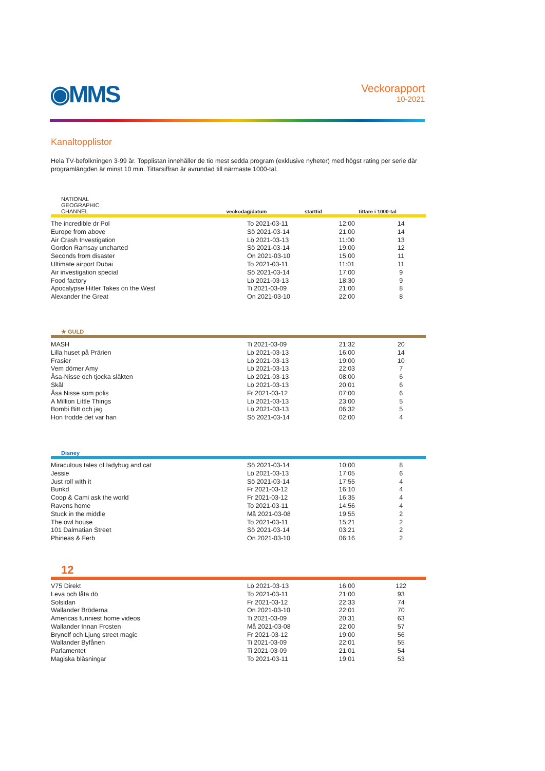◉MMS
Veckorapport
10-2021
Kanaltopplistor
Hela TV-befolkningen 3-99 år. Topplistan innehåller de tio mest sedda program (exklusive nyheter) med högst rating per serie där programlängden är minst 10 min. Tittarsiffran är avrundad till närmaste 1000-tal.
NATIONAL
GEOGRAPHIC
CHANNEL
veckodag/datum
starttid
tittare i 1000-tal
| The incredible dr Pol | To 2021-03-11 | 12:00 | 14 |
| Europe from above | Sö 2021-03-14 | 21:00 | 14 |
| Air Crash Investigation | Lö 2021-03-13 | 11:00 | 13 |
| Gordon Ramsay uncharted | Sö 2021-03-14 | 19:00 | 12 |
| Seconds from disaster | On 2021-03-10 | 15:00 | 11 |
| Ultimate airport Dubai | To 2021-03-11 | 11:01 | 11 |
| Air investigation special | Sö 2021-03-14 | 17:00 | 9 |
| Food factory | Lö 2021-03-13 | 18:30 | 9 |
| Apocalypse Hitler Takes on the West | Ti 2021-03-09 | 21:00 | 8 |
| Alexander the Great | On 2021-03-10 | 22:00 | 8 |
★ GULD
| MASH | Ti 2021-03-09 | 21:32 | 20 |
| Lilla huset på Prärien | Lö 2021-03-13 | 16:00 | 14 |
| Frasier | Lö 2021-03-13 | 19:00 | 10 |
| Vem dömer Amy | Lö 2021-03-13 | 22:03 | 7 |
| Åsa-Nisse och tjocka släkten | Lö 2021-03-13 | 08:00 | 6 |
| Skål | Lö 2021-03-13 | 20:01 | 6 |
| Åsa Nisse som polis | Fr 2021-03-12 | 07:00 | 6 |
| A Million Little Things | Lö 2021-03-13 | 23:00 | 5 |
| Bombi Bitt och jag | Lö 2021-03-13 | 06:32 | 5 |
| Hon trodde det var han | Sö 2021-03-14 | 02:00 | 4 |
Disney
| Miraculous tales of ladybug and cat | Sö 2021-03-14 | 10:00 | 8 |
| Jessie | Lö 2021-03-13 | 17:05 | 6 |
| Just roll with it | Sö 2021-03-14 | 17:55 | 4 |
| Bunkd | Fr 2021-03-12 | 16:10 | 4 |
| Coop & Cami ask the world | Fr 2021-03-12 | 16:35 | 4 |
| Ravens home | To 2021-03-11 | 14:56 | 4 |
| Stuck in the middle | Må 2021-03-08 | 19:55 | 2 |
| The owl house | To 2021-03-11 | 15:21 | 2 |
| 101 Dalmatian Street | Sö 2021-03-14 | 03:21 | 2 |
| Phineas & Ferb | On 2021-03-10 | 06:16 | 2 |
12
| V75 Direkt | Lö 2021-03-13 | 16:00 | 122 |
| Leva och låta dö | To 2021-03-11 | 21:00 | 93 |
| Solsidan | Fr 2021-03-12 | 22:33 | 74 |
| Wallander Bröderna | On 2021-03-10 | 22:01 | 70 |
| Americas funniest home videos | Ti 2021-03-09 | 20:31 | 63 |
| Wallander Innan Frosten | Må 2021-03-08 | 22:00 | 57 |
| Brynolf och Ljung street magic | Fr 2021-03-12 | 19:00 | 56 |
| Wallander Byfånen | Ti 2021-03-09 | 22:01 | 55 |
| Parlamentet | Ti 2021-03-09 | 21:01 | 54 |
| Magiska blåsningar | To 2021-03-11 | 19:01 | 53 |